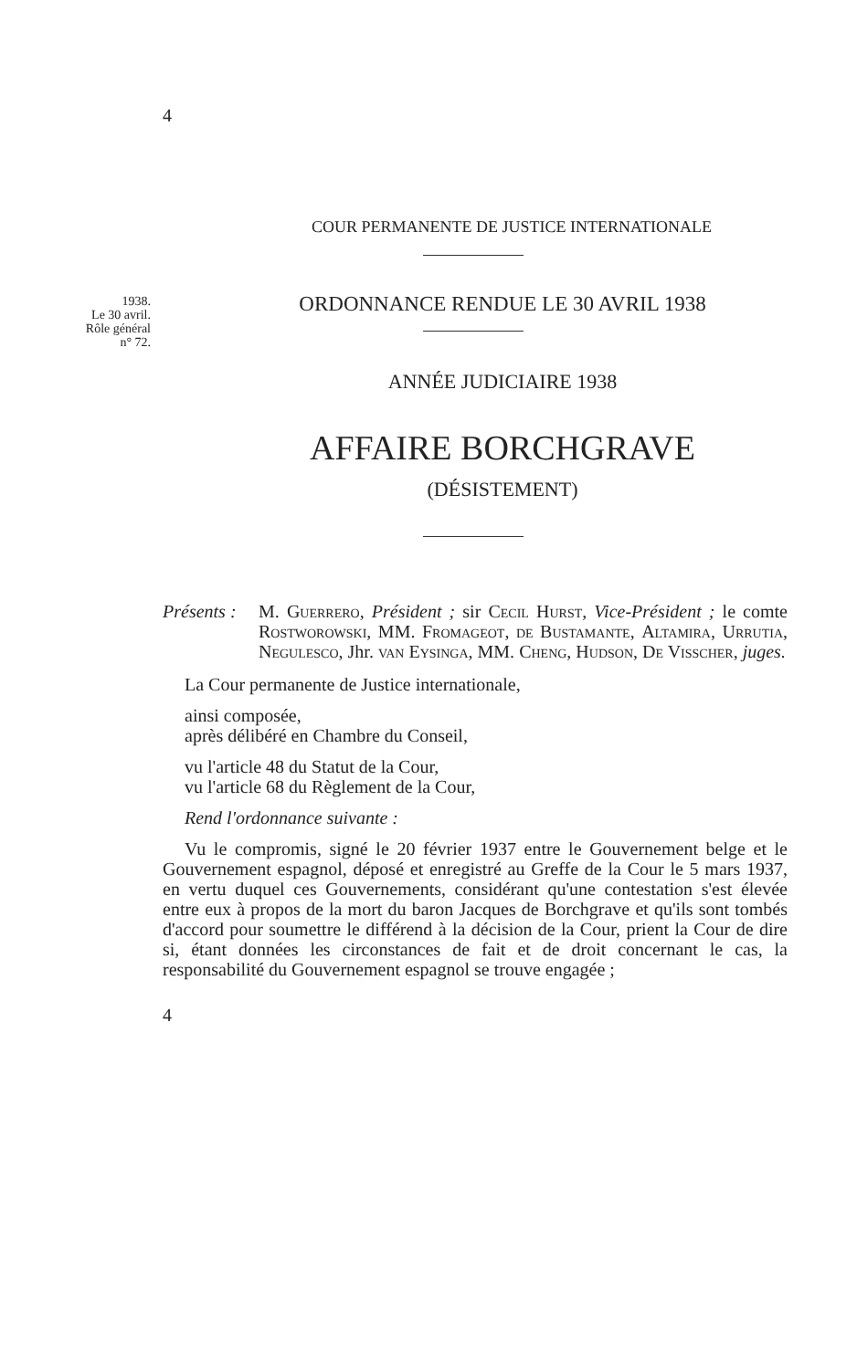1938.
Le 30 avril.
Rôle général
n° 72.
4
COUR PERMANENTE DE JUSTICE INTERNATIONALE
ORDONNANCE RENDUE LE 30 AVRIL 1938
ANNÉE JUDICIAIRE 1938
AFFAIRE BORCHGRAVE
(DÉSISTEMENT)
Présents :
M. Guerrero, Président ; sir Cecil Hurst, Vice-Président ; le comte Rostworowski, MM. Fromageot, de Bustamante, Altamira, Urrutia, Negulesco, Jhr. van Eysinga, MM. Cheng, Hudson, De Visscher, juges.
La Cour permanente de Justice internationale,
ainsi composée,
après délibéré en Chambre du Conseil,
vu l'article 48 du Statut de la Cour,
vu l'article 68 du Règlement de la Cour,
Rend l'ordonnance suivante :
Vu le compromis, signé le 20 février 1937 entre le Gouvernement belge et le Gouvernement espagnol, déposé et enregistré au Greffe de la Cour le 5 mars 1937, en vertu duquel ces Gouvernements, considérant qu'une contestation s'est élevée entre eux à propos de la mort du baron Jacques de Borchgrave et qu'ils sont tombés d'accord pour soumettre le différend à la décision de la Cour, prient la Cour de dire si, étant données les circonstances de fait et de droit concernant le cas, la responsabilité du Gouvernement espagnol se trouve engagée ;
4